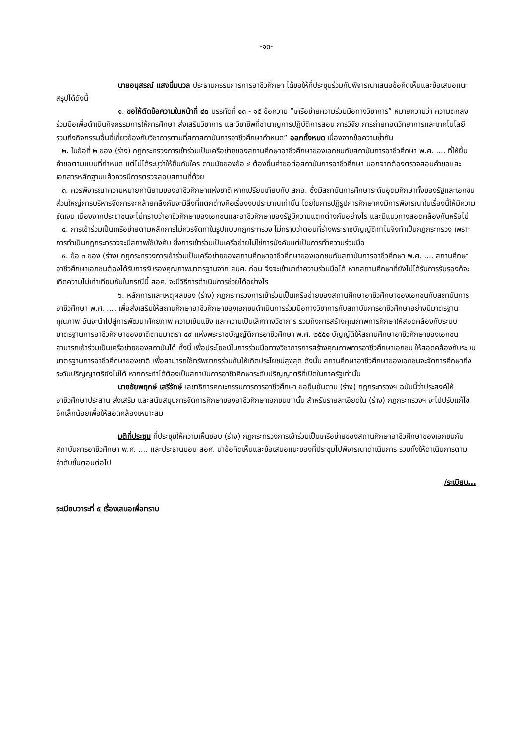-๑๓-
นายอนุสรณ์ แสงนิ่มนวล ประธานกรรมการการอาชีวศึกษา ได้ขอให้ที่ประชุมร่วมกันพิจารณาเสนอข้อคิดเห็นและข้อเสนอแนะ สรุปได้ดังนี้
๑. ขอให้ตัดข้อความในหน้าที่ ๔๐ บรรทัดที่ ๑๓ - ๑๕ ข้อความ “เครือข่ายความร่วมมือทางวิชาการ” หมายความว่า ความตกลงร่วมมือเพื่อดำเนินกิจกรรมการให้การศึกษา ส่งเสริมวิชาการ และวิชาชีพที่ชำนาญการปฏิบัติการสอน การวิจัย การถ่ายทอดวิทยาการและเทคโนโลยี รวมถึงกิจกรรมอื่นที่เกี่ยวข้องกับวิชาการตามที่สภาสถาบันการอาชีวศึกษากำหนด” ออกทั้งหมด เนื่องจากข้อความซ้ำกัน
๒. ในข้อที่ ๒ ของ (ร่าง) กฎกระทรวงการเข้าร่วมเป็นเครือข่ายของสถานศึกษาอาชีวศึกษาของเอกชนกับสถาบันการอาชีวศึกษา พ.ศ. .... ที่ให้ยื่นคำขอตามแบบที่กำหนด แต่ไม่ได้ระบุว่าให้ยื่นกับใคร ตามนัยของข้อ ๔ ต้องยื่นคำขอต่อสถาบันการอาชีวศึกษา นอกจากต้องตรวจสอบคำขอและเอกสารหลักฐานแล้วควรมีการตรวจสอบสถานที่ด้วย
๓. ควรพิจารณาความหมายคำนิยามของอาชีวศึกษาแห่งชาติ หากเปรียบเทียบกับ สกอ. ซึ่งมีสถาบันการศึกษาระดับอุดมศึกษาทั้งของรัฐและเอกชน ส่วนใหญ่การบริหารจัดการจะคล้ายคลึงกันจะมีสิ่งที่แตกต่างคือเรื่องงบประมาณเท่านั้น โดยในการปฏิรูปการศึกษาคงมีการพิจารณาในเรื่องนี้ให้มีความชัดเจน เนื่องจากประชาชนจะไม่ทราบว่าอาชีวศึกษาของเอกชนและอาชีวศึกษาของรัฐมีความแตกต่างกันอย่างไร และมีแนวทางสอดคล้องกันหรือไม่
๔. การเข้าร่วมเป็นเครือข่ายตามหลักการไม่ควรจัดทำในรูปแบบกฎกระทรวง ไม่ทราบว่าตอนที่ร่างพระราชบัญญัติทำไมจึงทำเป็นกฎกระทรวง เพราะการทำเป็นกฎกระทรวงจะมีสภาพใช้บังคับ ซึ่งการเข้าร่วมเป็นเครือข่ายไม่ใช่การบังคับแต่เป็นการทำความร่วมมือ
๕. ข้อ ๓ ของ (ร่าง) กฎกระทรวงการเข้าร่วมเป็นเครือข่ายของสถานศึกษาอาชีวศึกษาของเอกชนกับสถาบันการอาชีวศึกษา พ.ศ. .... สถานศึกษาอาชีวศึกษาเอกชนต้องได้รับการรับรองคุณภาพมาตรฐานจาก สมศ. ก่อน จึงจะเข้ามาทำความร่วมมือได้ หากสถานศึกษาที่ยังไม่ได้รับการรับรองก็จะเกิดความไม่เท่าเทียมกันในกรณีนี้ สอศ. จะมีวิธีการดำเนินการช่วยได้อย่างไร
๖. หลักการและเหตุผลของ (ร่าง) กฎกระทรวงการเข้าร่วมเป็นเครือข่ายของสถานศึกษาอาชีวศึกษาของเอกชนกับสถาบันการอาชีวศึกษา พ.ศ. .... เพื่อส่งเสริมให้สถานศึกษาอาชีวศึกษาของเอกชนดำเนินการร่วมมือทางวิชาการกับสถาบันการอาชีวศึกษาอย่างมีมาตรฐาน คุณภาพ อันจะนำไปสู่การพัฒนาศักยภาพ ความเข้มแข็ง และความเป็นเลิศทางวิชาการ รวมถึงการสร้างคุณภาพการศึกษาให้สอดคล้องกับระบบมาตรฐานการอาชีวศึกษาของชาติตามมาตรา ๔๙ แห่งพระราชบัญญัติการอาชีวศึกษา พ.ศ. ๒๕๕๑ บัญญัติให้สถานศึกษาอาชีวศึกษาของเอกชนสามารถเข้าร่วมเป็นเครือข่ายของสถาบันได้ ทั้งนี้ เพื่อประโยชน์ในการร่วมมือทางวิชาการการสร้างคุณภาพการอาชีวศึกษาเอกชน ให้สอดคล้องกับระบบมาตรฐานการอาชีวศึกษาของชาติ เพื่อสามารถใช้ทรัพยากรร่วมกันให้เกิดประโยชน์สูงสุด ดังนั้น สถานศึกษาอาชีวศึกษาของเอกชนจะจัดการศึกษาถึงระดับปริญญาตรียังไม่ได้ หากกระทำได้ต้องเป็นสถาบันการอาชีวศึกษาระดับปริญญาตรีที่เปิดในภาครัฐเท่านั้น
นายชัยพฤกษ์ เสรีรักษ์ เลขาธิการคณะกรรมการการอาชีวศึกษา ขอยืนยันตาม (ร่าง) กฎกระทรวงฯ ฉบับนี้ว่าประสงค์ให้อาชีวศึกษาประสาน ส่งเสริม และสนับสนุนการจัดการศึกษาของอาชีวศึกษาเอกชนเท่านั้น สำหรับรายละเอียดใน (ร่าง) กฎกระทรวงฯ จะไปปรับแก้ไขอีกเล็กน้อยเพื่อให้สอดคล้องเหมาะสม
มติที่ประชุม ที่ประชุมให้ความเห็นชอบ (ร่าง) กฎกระทรวงการเข้าร่วมเป็นเครือข่ายของสถานศึกษาอาชีวศึกษาของเอกชนกับสถาบันการอาชีวศึกษา พ.ศ. .... และประธานมอบ สอศ. นำข้อคิดเห็นและข้อเสนอแนะของที่ประชุมไปพิจารณาดำเนินการ รวมทั้งให้ดำเนินการตามลำดับขั้นตอนต่อไป
/ระเบียบ...
ระเบียบวาระที่ ๕ เรื่องเสนอเพื่อทราบ